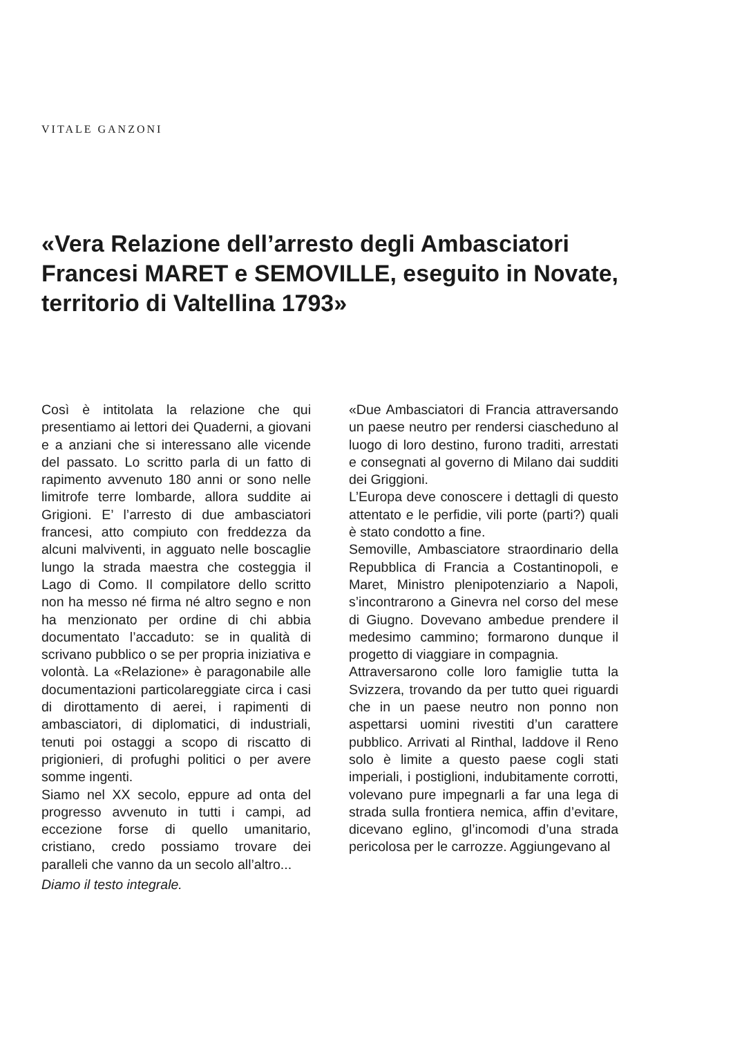VITALE GANZONI
«Vera Relazione dell’arresto degli Ambasciatori Francesi MARET e SEMOVILLE, eseguito in Novate, territorio di Valtellina 1793»
Così è intitolata la relazione che qui presentiamo ai lettori dei Quaderni, a giovani e a anziani che si interessano alle vicende del passato. Lo scritto parla di un fatto di rapimento avvenuto 180 anni or sono nelle limitrofe terre lombarde, allora suddite ai Grigioni. E’ l’arresto di due ambasciatori francesi, atto compiuto con freddezza da alcuni malviventi, in agguato nelle boscaglie lungo la strada maestra che costeggia il Lago di Como. Il compilatore dello scritto non ha messo né firma né altro segno e non ha menzionato per ordine di chi abbia documentato l’accaduto: se in qualità di scrivano pubblico o se per propria iniziativa e volontà. La «Relazione» è paragonabile alle documentazioni particolareggiate circa i casi di dirottamento di aerei, i rapimenti di ambasciatori, di diplomatici, di industriali, tenuti poi ostaggi a scopo di riscatto di prigionieri, di profughi politici o per avere somme ingenti.
Siamo nel XX secolo, eppure ad onta del progresso avvenuto in tutti i campi, ad eccezione forse di quello umanitario, cristiano, credo possiamo trovare dei paralleli che vanno da un secolo all’altro...
Diamo il testo integrale.
«Due Ambasciatori di Francia attraversando un paese neutro per rendersi ciascheduno al luogo di loro destino, furono traditi, arrestati e consegnati al governo di Milano dai sudditi dei Griggioni.
L’Europa deve conoscere i dettagli di questo attentato e le perfidie, vili porte (parti?) quali è stato condotto a fine.
Semoville, Ambasciatore straordinario della Repubblica di Francia a Costantinopoli, e Maret, Ministro plenipotenziario a Napoli, s’incontrarono a Ginevra nel corso del mese di Giugno. Dovevano ambedue prendere il medesimo cammino; formarono dunque il progetto di viaggiare in compagnia.
Attraversarono colle loro famiglie tutta la Svizzera, trovando da per tutto quei riguardi che in un paese neutro non ponno non aspettarsi uomini rivestiti d’un carattere pubblico. Arrivati al Rinthal, laddove il Reno solo è limite a questo paese cogli stati imperiali, i postiglioni, indubitamente corrotti, volevano pure impegnarli a far una lega di strada sulla frontiera nemica, affin d’evitare, dicevano eglino, gl’incomodi d’una strada pericolosa per le carrozze. Aggiungevano al